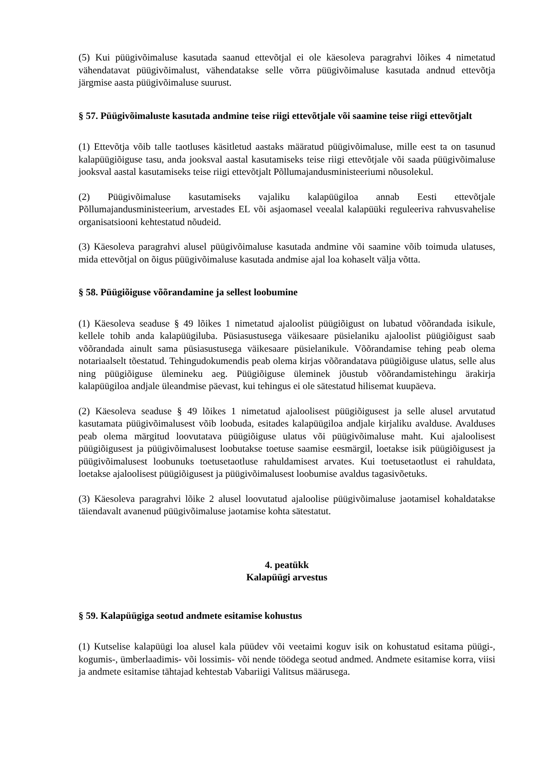(5) Kui püügivõimaluse kasutada saanud ettevõtjal ei ole käesoleva paragrahvi lõikes 4 nimetatud vähendatavat püügivõimalust, vähendatakse selle võrra püügivõimaluse kasutada andnud ettevõtja järgmise aasta püügivõimaluse suurust.
§ 57. Püügivõimaluste kasutada andmine teise riigi ettevõtjale või saamine teise riigi ettevõtjalt
(1) Ettevõtja võib talle taotluses käsitletud aastaks määratud püügivõimaluse, mille eest ta on tasunud kalapüügiõiguse tasu, anda jooksval aastal kasutamiseks teise riigi ettevõtjale või saada püügivõimaluse jooksval aastal kasutamiseks teise riigi ettevõtjalt Põllumajandusministeeriumi nõusolekul.
(2) Püügivõimaluse kasutamiseks vajaliku kalapüügiloa annab Eesti ettevõtjale Põllumajandusministeerium, arvestades EL või asjaomasel veealal kalapüüki reguleeriva rahvusvahelise organisatsiooni kehtestatud nõudeid.
(3) Käesoleva paragrahvi alusel püügivõimaluse kasutada andmine või saamine võib toimuda ulatuses, mida ettevõtjal on õigus püügivõimaluse kasutada andmise ajal loa kohaselt välja võtta.
§ 58. Püügiõiguse võõrandamine ja sellest loobumine
(1) Käesoleva seaduse § 49 lõikes 1 nimetatud ajaloolist püügiõigust on lubatud võõrandada isikule, kellele tohib anda kalapüügiluba. Püsiasustusega väikesaare püsielaniku ajaloolist püügiõigust saab võõrandada ainult sama püsiasustusega väikesaare püsielanikule. Võõrandamise tehing peab olema notariaalselt tõestatud. Tehingudokumendis peab olema kirjas võõrandatava püügiõiguse ulatus, selle alus ning püügiõiguse ülemineku aeg. Püügiõiguse üleminek jõustub võõrandamistehingu ärakirja kalapüügiloa andjale üleandmise päevast, kui tehingus ei ole sätestatud hilisemat kuupäeva.
(2) Käesoleva seaduse § 49 lõikes 1 nimetatud ajaloolisest püügiõigusest ja selle alusel arvutatud kasutamata püügivõimalusest võib loobuda, esitades kalapüügiloa andjale kirjaliku avalduse. Avalduses peab olema märgitud loovutatava püügiõiguse ulatus või püügivõimaluse maht. Kui ajaloolisest püügiõigusest ja püügivõimalusest loobutakse toetuse saamise eesmärgil, loetakse isik püügiõigusest ja püügivõimalusest loobunuks toetusetaotluse rahuldamisest arvates. Kui toetusetaotlust ei rahuldata, loetakse ajaloolisest püügiõigusest ja püügivõimalusest loobumise avaldus tagasivõetuks.
(3) Käesoleva paragrahvi lõike 2 alusel loovutatud ajaloolise püügivõimaluse jaotamisel kohaldatakse täiendavalt avanenud püügivõimaluse jaotamise kohta sätestatut.
4. peatükk
Kalapüügi arvestus
§ 59. Kalapüügiga seotud andmete esitamise kohustus
(1) Kutselise kalapüügi loa alusel kala püüdev või veetaimi koguv isik on kohustatud esitama püügi-, kogumis-, ümberlaadimis- või lossimis- või nende töödega seotud andmed. Andmete esitamise korra, viisi ja andmete esitamise tähtajad kehtestab Vabariigi Valitsus määrusega.